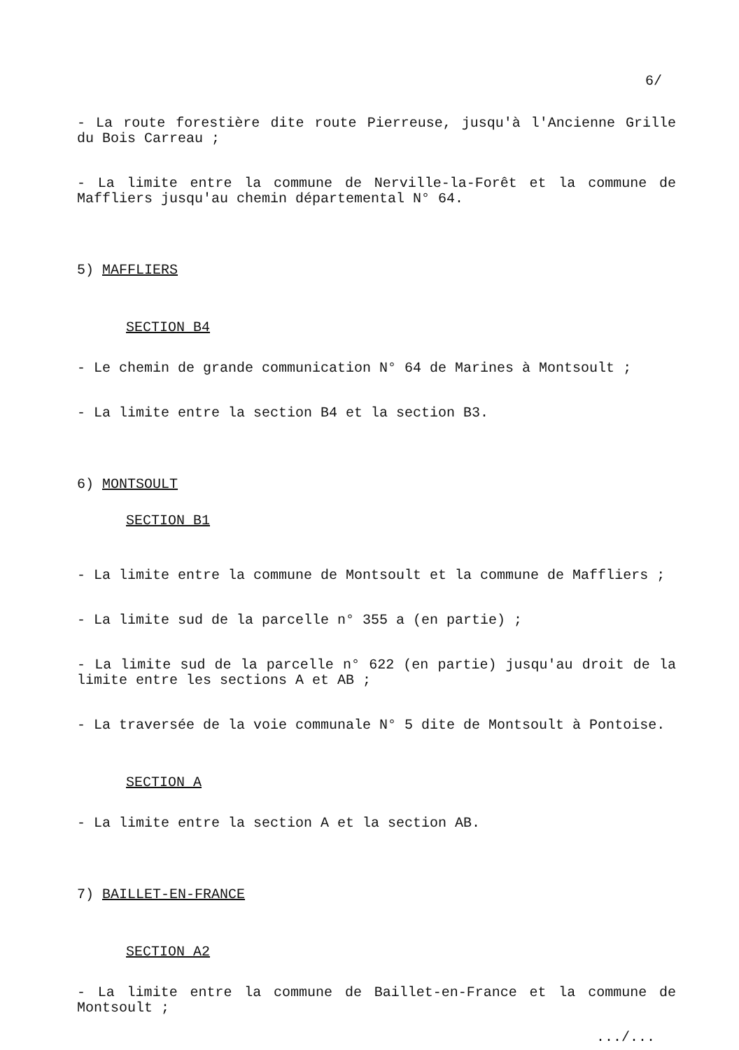6/
- La route forestière dite route Pierreuse, jusqu'à l'Ancienne Grille du Bois Carreau ;
- La limite entre la commune de Nerville-la-Forêt et la commune de Maffliers jusqu'au chemin départemental N° 64.
5) MAFFLIERS
SECTION B4
- Le chemin de grande communication N° 64 de Marines à Montsoult ;
- La limite entre la section B4 et la section B3.
6) MONTSOULT
SECTION B1
- La limite entre la commune de Montsoult et la commune de Maffliers ;
- La limite sud de la parcelle n° 355 a (en partie) ;
- La limite sud de la parcelle n° 622 (en partie) jusqu'au droit de la limite entre les sections A et AB ;
- La traversée de la voie communale N° 5 dite de Montsoult à Pontoise.
SECTION A
- La limite entre la section A et la section AB.
7) BAILLET-EN-FRANCE
SECTION A2
- La limite entre la commune de Baillet-en-France et la commune de Montsoult ;
.../...